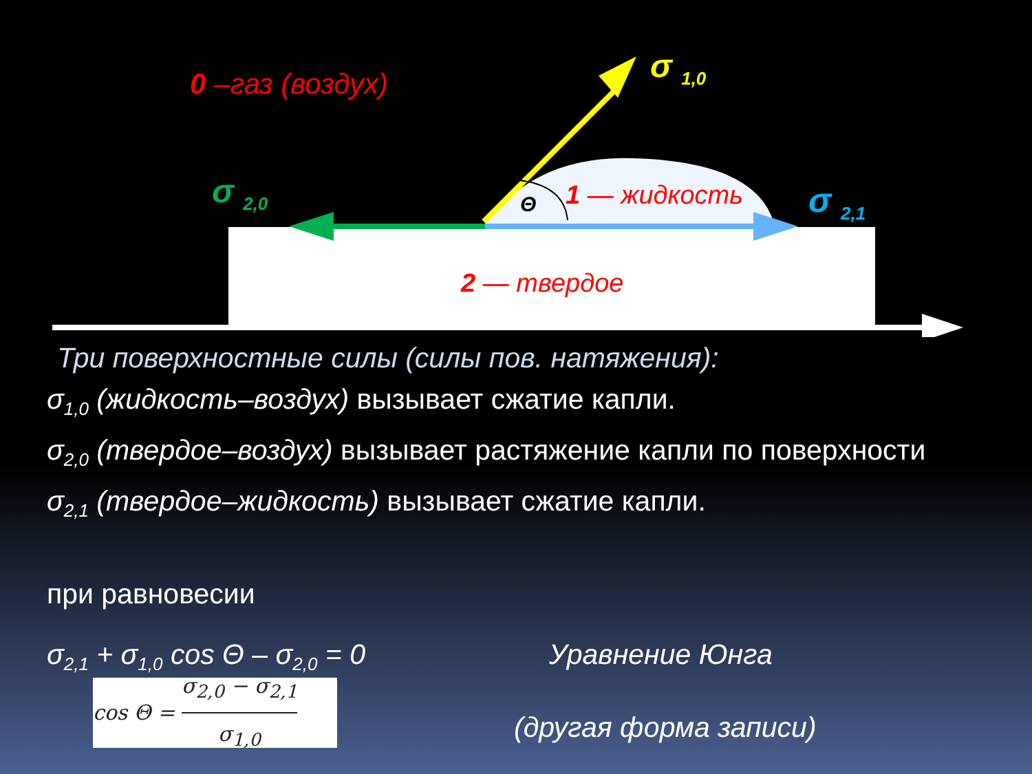0 –газ (воздух) σ <sub>1,0</sub>
σ <sub>2,0</sub> σ <sub>2,1</sub>
Θ 1 — жидкость
2 — твердое
Три поверхностные силы (силы пов. натяжения):
σ<sub>1,0</sub> (жидкость–воздух) вызывает сжатие капли.
σ<sub>2,0</sub> (твердое–воздух) вызывает растяжение капли по поверхности
σ<sub>2,1</sub> (твердое–жидкость) вызывает сжатие капли.
при равновесии
σ<sub>2,1</sub> + σ<sub>1,0</sub> cos Θ – σ<sub>2,0</sub> = 0 Уравнение Юнга
cos Θ = σ<sub>2,0</sub> − σ<sub>2,1</sub> σ<sub>1,0</sub>
(другая форма записи)